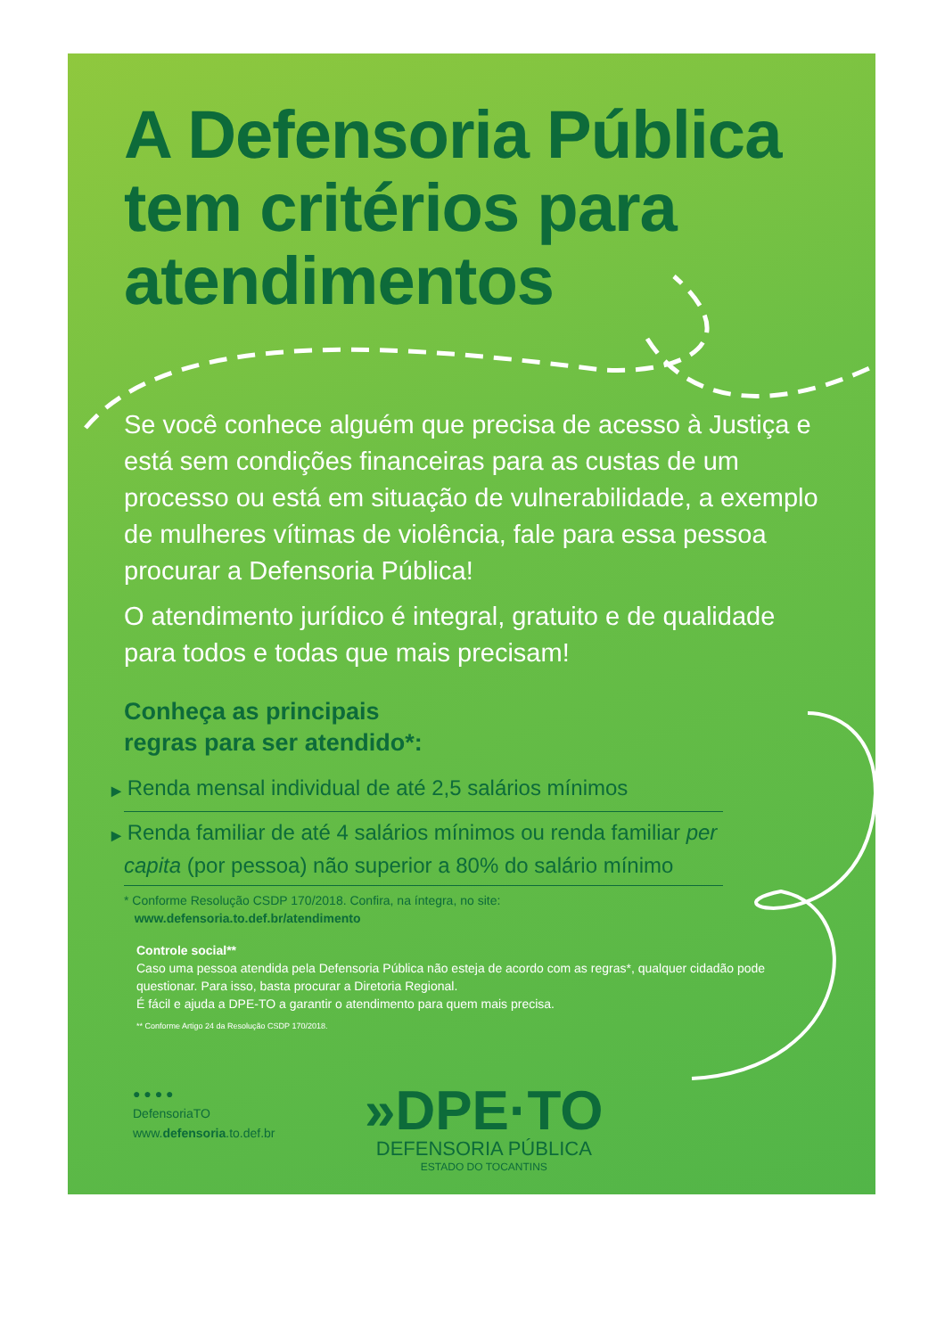A Defensoria Pública tem critérios para atendimentos
Se você conhece alguém que precisa de acesso à Justiça e está sem condições financeiras para as custas de um processo ou está em situação de vulnerabilidade, a exemplo de mulheres vítimas de violência, fale para essa pessoa procurar a Defensoria Pública!
O atendimento jurídico é integral, gratuito e de qualidade para todos e todas que mais precisam!
Conheça as principais
regras para ser atendido*:
▶ Renda mensal individual de até 2,5 salários mínimos
▶ Renda familiar de até 4 salários mínimos ou renda familiar per capita (por pessoa) não superior a 80% do salário mínimo
* Conforme Resolução CSDP 170/2018. Confira, na íntegra, no site:
www.defensoria.to.def.br/atendimento
Controle social**
Caso uma pessoa atendida pela Defensoria Pública não esteja de acordo com as regras*, qualquer cidadão pode questionar. Para isso, basta procurar a Diretoria Regional.
É fácil e ajuda a DPE-TO a garantir o atendimento para quem mais precisa.
** Conforme Artigo 24 da Resolução CSDP 170/2018.
● ● ● ●
DefensoriaTO
www.defensoria.to.def.br
»DPE·TO
DEFENSORIA PÚBLICA
ESTADO DO TOCANTINS